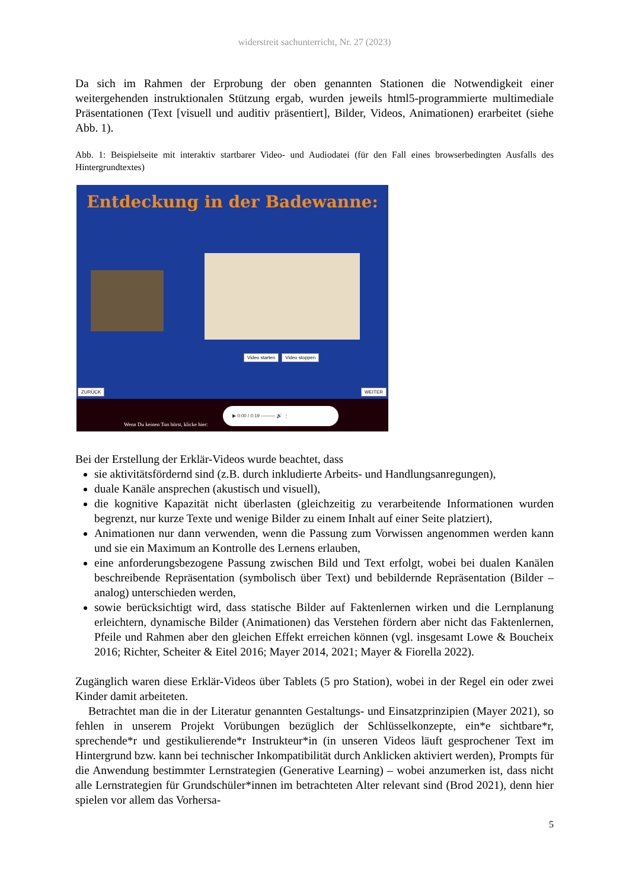widerstreit sachunterricht, Nr. 27 (2023)
Da sich im Rahmen der Erprobung der oben genannten Stationen die Notwendigkeit einer weitergehenden instruktionalen Stützung ergab, wurden jeweils html5-programmierte multimediale Präsentationen (Text [visuell und auditiv präsentiert], Bilder, Videos, Animationen) erarbeitet (siehe Abb. 1).
Abb. 1: Beispielseite mit interaktiv startbarer Video- und Audiodatei (für den Fall eines browserbedingten Ausfalls des Hintergrundtextes)
Entdeckung in der Badewanne:
Video starten Video stoppen
ZURÜCK WEITER
Wenn Du keinen Ton hörst, klicke hier:
▶ 0:00 / 0:19 ——— 🔊 ⋮
Bei der Erstellung der Erklär-Videos wurde beachtet, dass
sie aktivitätsfördernd sind (z.B. durch inkludierte Arbeits- und Handlungsanregungen),
duale Kanäle ansprechen (akustisch und visuell),
die kognitive Kapazität nicht überlasten (gleichzeitig zu verarbeitende Informationen wurden begrenzt, nur kurze Texte und wenige Bilder zu einem Inhalt auf einer Seite platziert),
Animationen nur dann verwenden, wenn die Passung zum Vorwissen angenommen werden kann und sie ein Maximum an Kontrolle des Lernens erlauben,
eine anforderungsbezogene Passung zwischen Bild und Text erfolgt, wobei bei dualen Kanälen beschreibende Repräsentation (symbolisch über Text) und bebildernde Repräsentation (Bilder – analog) unterschieden werden,
sowie berücksichtigt wird, dass statische Bilder auf Faktenlernen wirken und die Lernplanung erleichtern, dynamische Bilder (Animationen) das Verstehen fördern aber nicht das Faktenlernen, Pfeile und Rahmen aber den gleichen Effekt erreichen können (vgl. insgesamt Lowe & Boucheix 2016; Richter, Scheiter & Eitel 2016; Mayer 2014, 2021; Mayer & Fiorella 2022).
Zugänglich waren diese Erklär-Videos über Tablets (5 pro Station), wobei in der Regel ein oder zwei Kinder damit arbeiteten.
Betrachtet man die in der Literatur genannten Gestaltungs- und Einsatzprinzipien (Mayer 2021), so fehlen in unserem Projekt Vorübungen bezüglich der Schlüsselkonzepte, ein*e sichtbare*r, sprechende*r und gestikulierende*r Instrukteur*in (in unseren Videos läuft gesprochener Text im Hintergrund bzw. kann bei technischer Inkompatibilität durch Anklicken aktiviert werden), Prompts für die Anwendung bestimmter Lernstrategien (Generative Learning) – wobei anzumerken ist, dass nicht alle Lernstrategien für Grundschüler*innen im betrachteten Alter relevant sind (Brod 2021), denn hier spielen vor allem das Vorhersa-
5